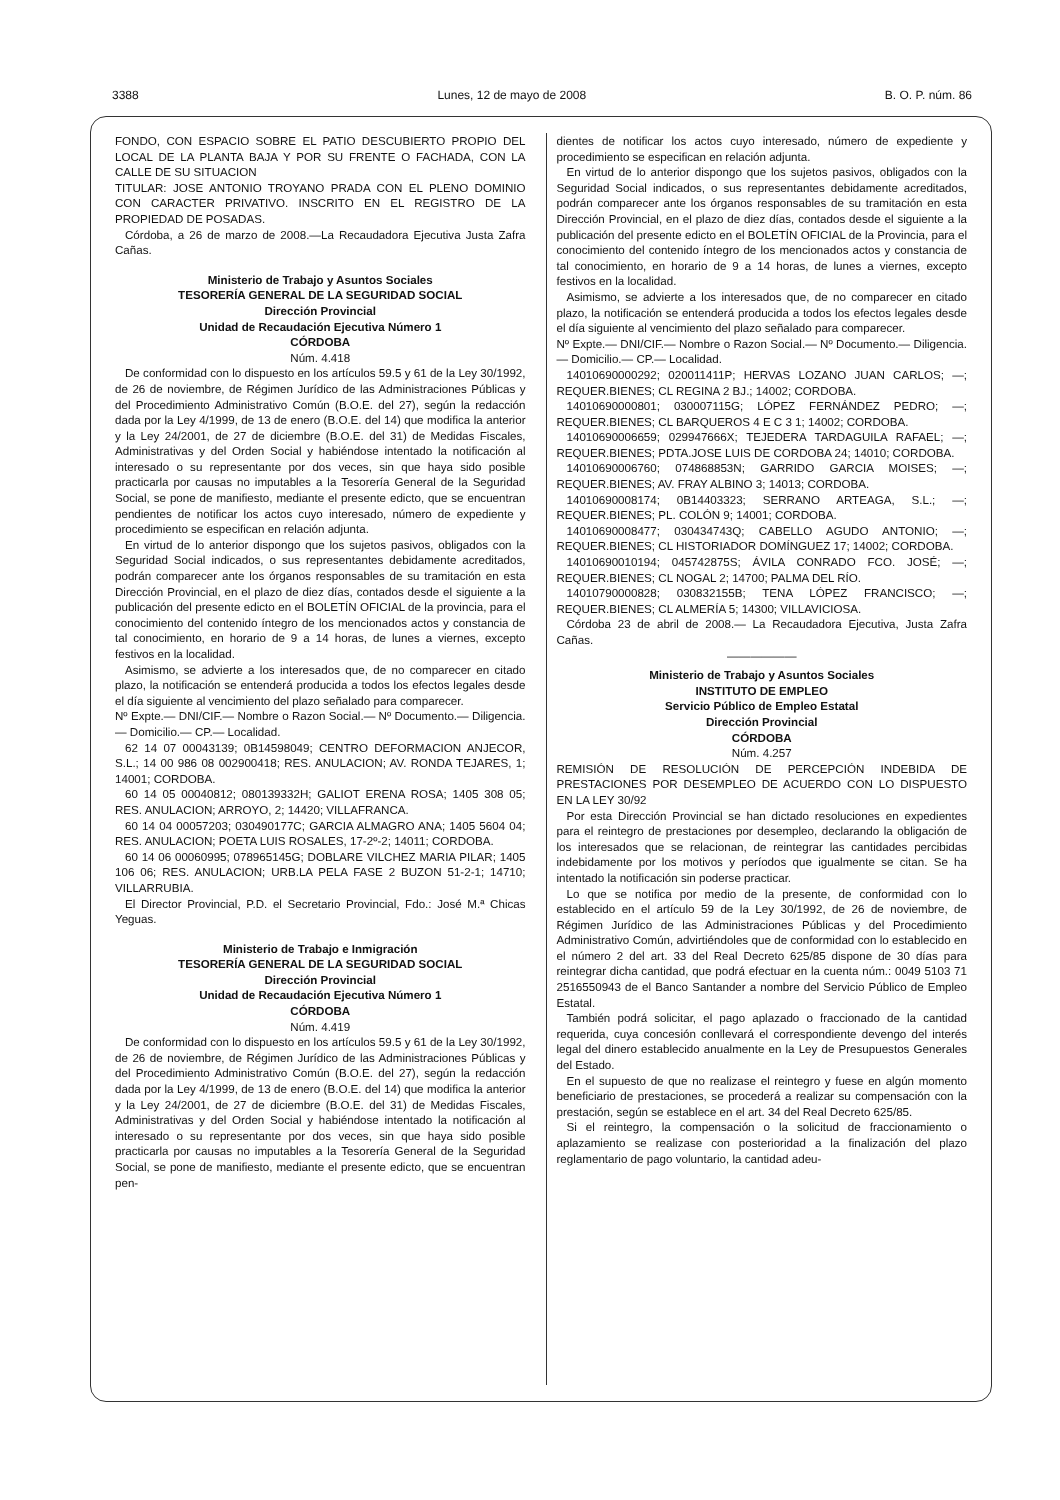3388 Lunes, 12 de mayo de 2008 B. O. P. núm. 86
FONDO, CON ESPACIO SOBRE EL PATIO DESCUBIERTO PROPIO DEL LOCAL DE LA PLANTA BAJA Y POR SU FRENTE O FACHADA, CON LA CALLE DE SU SITUACION
TITULAR: JOSE ANTONIO TROYANO PRADA CON EL PLENO DOMINIO CON CARACTER PRIVATIVO. INSCRITO EN EL REGISTRO DE LA PROPIEDAD DE POSADAS.
Córdoba, a 26 de marzo de 2008.—La Recaudadora Ejecutiva Justa Zafra Cañas.
Ministerio de Trabajo y Asuntos Sociales
TESORERÍA GENERAL DE LA SEGURIDAD SOCIAL
Dirección Provincial
Unidad de Recaudación Ejecutiva Número 1
CÓRDOBA
Núm. 4.418
De conformidad con lo dispuesto en los artículos 59.5 y 61 de la Ley 30/1992, de 26 de noviembre, de Régimen Jurídico de las Administraciones Públicas y del Procedimiento Administrativo Común (B.O.E. del 27), según la redacción dada por la Ley 4/1999, de 13 de enero (B.O.E. del 14) que modifica la anterior y la Ley 24/2001, de 27 de diciembre (B.O.E. del 31) de Medidas Fiscales, Administrativas y del Orden Social y habiéndose intentado la notificación al interesado o su representante por dos veces, sin que haya sido posible practicarla por causas no imputables a la Tesorería General de la Seguridad Social, se pone de manifiesto, mediante el presente edicto, que se encuentran pendientes de notificar los actos cuyo interesado, número de expediente y procedimiento se especifican en relación adjunta.
En virtud de lo anterior dispongo que los sujetos pasivos, obligados con la Seguridad Social indicados, o sus representantes debidamente acreditados, podrán comparecer ante los órganos responsables de su tramitación en esta Dirección Provincial, en el plazo de diez días, contados desde el siguiente a la publicación del presente edicto en el BOLETÍN OFICIAL de la provincia, para el conocimiento del contenido íntegro de los mencionados actos y constancia de tal conocimiento, en horario de 9 a 14 horas, de lunes a viernes, excepto festivos en la localidad.
Asimismo, se advierte a los interesados que, de no comparecer en citado plazo, la notificación se entenderá producida a todos los efectos legales desde el día siguiente al vencimiento del plazo señalado para comparecer.
Nº Expte.— DNI/CIF.— Nombre o Razon Social.— Nº Documento.— Diligencia.— Domicilio.— CP.— Localidad.
62 14 07 00043139; 0B14598049; CENTRO DEFORMACION ANJECOR, S.L.; 14 00 986 08 002900418; RES. ANULACION; AV. RONDA TEJARES, 1; 14001; CORDOBA.
60 14 05 00040812; 080139332H; GALIOT ERENA ROSA; 1405 308 05; RES. ANULACION; ARROYO, 2; 14420; VILLAFRANCA.
60 14 04 00057203; 030490177C; GARCIA ALMAGRO ANA; 1405 5604 04; RES. ANULACION; POETA LUIS ROSALES, 17-2º-2; 14011; CORDOBA.
60 14 06 00060995; 078965145G; DOBLARE VILCHEZ MARIA PILAR; 1405 106 06; RES. ANULACION; URB.LA PELA FASE 2 BUZON 51-2-1; 14710; VILLARRUBIA.
El Director Provincial, P.D. el Secretario Provincial, Fdo.: José M.ª Chicas Yeguas.
Ministerio de Trabajo e Inmigración
TESORERÍA GENERAL DE LA SEGURIDAD SOCIAL
Dirección Provincial
Unidad de Recaudación Ejecutiva Número 1
CÓRDOBA
Núm. 4.419
De conformidad con lo dispuesto en los artículos 59.5 y 61 de la Ley 30/1992, de 26 de noviembre, de Régimen Jurídico de las Administraciones Públicas y del Procedimiento Administrativo Común (B.O.E. del 27), según la redacción dada por la Ley 4/1999, de 13 de enero (B.O.E. del 14) que modifica la anterior y la Ley 24/2001, de 27 de diciembre (B.O.E. del 31) de Medidas Fiscales, Administrativas y del Orden Social y habiéndose intentado la notificación al interesado o su representante por dos veces, sin que haya sido posible practicarla por causas no imputables a la Tesorería General de la Seguridad Social, se pone de manifiesto, mediante el presente edicto, que se encuentran pen-
dientes de notificar los actos cuyo interesado, número de expediente y procedimiento se especifican en relación adjunta.
En virtud de lo anterior dispongo que los sujetos pasivos, obligados con la Seguridad Social indicados, o sus representantes debidamente acreditados, podrán comparecer ante los órganos responsables de su tramitación en esta Dirección Provincial, en el plazo de diez días, contados desde el siguiente a la publicación del presente edicto en el BOLETÍN OFICIAL de la Provincia, para el conocimiento del contenido íntegro de los mencionados actos y constancia de tal conocimiento, en horario de 9 a 14 horas, de lunes a viernes, excepto festivos en la localidad.
Asimismo, se advierte a los interesados que, de no comparecer en citado plazo, la notificación se entenderá producida a todos los efectos legales desde el día siguiente al vencimiento del plazo señalado para comparecer.
Nº Expte.— DNI/CIF.— Nombre o Razon Social.— Nº Documento.— Diligencia.— Domicilio.— CP.— Localidad.
14010690000292; 020011411P; HERVAS LOZANO JUAN CARLOS; —; REQUER.BIENES; CL REGINA 2 BJ.; 14002; CORDOBA.
14010690000801; 030007115G; LÓPEZ FERNÁNDEZ PEDRO; —; REQUER.BIENES; CL BARQUEROS 4 E C 3 1; 14002; CORDOBA.
14010690006659; 029947666X; TEJEDERA TARDAGUILA RAFAEL; —; REQUER.BIENES; PDTA.JOSE LUIS DE CORDOBA 24; 14010; CORDOBA.
14010690006760; 074868853N; GARRIDO GARCIA MOISES; —; REQUER.BIENES; AV. FRAY ALBINO 3; 14013; CORDOBA.
14010690008174; 0B14403323; SERRANO ARTEAGA, S.L.; —; REQUER.BIENES; PL. COLÓN 9; 14001; CORDOBA.
14010690008477; 030434743Q; CABELLO AGUDO ANTONIO; —; REQUER.BIENES; CL HISTORIADOR DOMÍNGUEZ 17; 14002; CORDOBA.
14010690010194; 045742875S; ÁVILA CONRADO FCO. JOSÉ; —; REQUER.BIENES; CL NOGAL 2; 14700; PALMA DEL RÍO.
14010790000828; 030832155B; TENA LÓPEZ FRANCISCO; —; REQUER.BIENES; CL ALMERÍA 5; 14300; VILLAVICIOSA.
Córdoba 23 de abril de 2008.— La Recaudadora Ejecutiva, Justa Zafra Cañas.
——————
Ministerio de Trabajo y Asuntos Sociales
INSTITUTO DE EMPLEO
Servicio Público de Empleo Estatal
Dirección Provincial
CÓRDOBA
Núm. 4.257
REMISIÓN DE RESOLUCIÓN DE PERCEPCIÓN INDEBIDA DE PRESTACIONES POR DESEMPLEO DE ACUERDO CON LO DISPUESTO EN LA LEY 30/92
Por esta Dirección Provincial se han dictado resoluciones en expedientes para el reintegro de prestaciones por desempleo, declarando la obligación de los interesados que se relacionan, de reintegrar las cantidades percibidas indebidamente por los motivos y períodos que igualmente se citan. Se ha intentado la notificación sin poderse practicar.
Lo que se notifica por medio de la presente, de conformidad con lo establecido en el artículo 59 de la Ley 30/1992, de 26 de noviembre, de Régimen Jurídico de las Administraciones Públicas y del Procedimiento Administrativo Común, advirtiéndoles que de conformidad con lo establecido en el número 2 del art. 33 del Real Decreto 625/85 dispone de 30 días para reintegrar dicha cantidad, que podrá efectuar en la cuenta núm.: 0049 5103 71 2516550943 de el Banco Santander a nombre del Servicio Público de Empleo Estatal.
También podrá solicitar, el pago aplazado o fraccionado de la cantidad requerida, cuya concesión conllevará el correspondiente devengo del interés legal del dinero establecido anualmente en la Ley de Presupuestos Generales del Estado.
En el supuesto de que no realizase el reintegro y fuese en algún momento beneficiario de prestaciones, se procederá a realizar su compensación con la prestación, según se establece en el art. 34 del Real Decreto 625/85.
Si el reintegro, la compensación o la solicitud de fraccionamiento o aplazamiento se realizase con posterioridad a la finalización del plazo reglamentario de pago voluntario, la cantidad adeu-